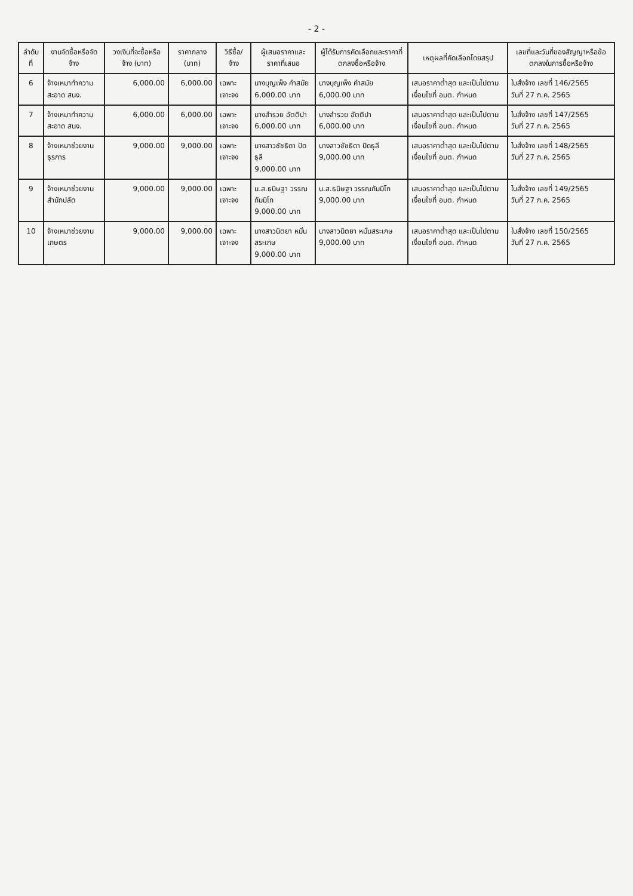- 2 -
| ลำดับที่ | งานจัดซื้อหรือจัดจ้าง | วงเงินที่จะซื้อหรือจ้าง (บาท) | ราคากลาง (บาท) | วิธีซื้อ/จ้าง | ผู้เสนอราคาและราคาที่เสนอ | ผู้ได้รับการคัดเลือกและราคาที่ตกลงซื้อหรือจ้าง | เหตุผลที่คัดเลือกโดยสรุป | เลขที่และวันที่ของสัญญาหรือข้อตกลงในการซื้อหรือจ้าง |
| --- | --- | --- | --- | --- | --- | --- | --- | --- |
| 6 | จ้างเหมาทำความสะอาด สนง. | 6,000.00 | 6,000.00 | เฉพาะเจาะจง | นางบุญเพ็ง คำสมัย 6,000.00 บาท | นางบุญเพ็ง คำสมัย 6,000.00 บาท | เสนอราคาต่ำสุด และเป็นไปตามเงื่อนไขที่ อบต. กำหนด | ใบสั่งจ้าง เลขที่ 146/2565 วันที่ 27 ก.ค. 2565 |
| 7 | จ้างเหมาทำความสะอาด สนง. | 6,000.00 | 6,000.00 | เฉพาะเจาะจง | นางสำรวย อัตติปา 6,000.00 บาท | นางสำรวย อัตติปา 6,000.00 บาท | เสนอราคาต่ำสุด และเป็นไปตามเงื่อนไขที่ อบต. กำหนด | ใบสั่งจ้าง เลขที่ 147/2565 วันที่ 27 ก.ค. 2565 |
| 8 | จ้างเหมาช่วยงานธุรการ | 9,000.00 | 9,000.00 | เฉพาะเจาะจง | นางสาวชัชธิดา ปัดธุลี 9,000.00 บาท | นางสาวชัชธิดา ปัดธุลี 9,000.00 บาท | เสนอราคาต่ำสุด และเป็นไปตามเงื่อนไขที่ อบต. กำหนด | ใบสั่งจ้าง เลขที่ 148/2565 วันที่ 27 ก.ค. 2565 |
| 9 | จ้างเหมาช่วยงาน สำนักปลัด | 9,000.00 | 9,000.00 | เฉพาะเจาะจง | น.ส.ธนิษฐา วรรณกัมมิโก 9,000.00 บาท | น.ส.ธนิษฐา วรรณกัมมิโก 9,000.00 บาท | เสนอราคาต่ำสุด และเป็นไปตามเงื่อนไขที่ อบต. กำหนด | ใบสั่งจ้าง เลขที่ 149/2565 วันที่ 27 ก.ค. 2565 |
| 10 | จ้างเหมาช่วยงานเกษตร | 9,000.00 | 9,000.00 | เฉพาะเจาะจง | นางสาวนิตยา หมั่นสระเกษ 9,000.00 บาท | นางสาวนิตยา หมั่นสระเกษ 9,000.00 บาท | เสนอราคาต่ำสุด และเป็นไปตามเงื่อนไขที่ อบต. กำหนด | ใบสั่งจ้าง เลขที่ 150/2565 วันที่ 27 ก.ค. 2565 |